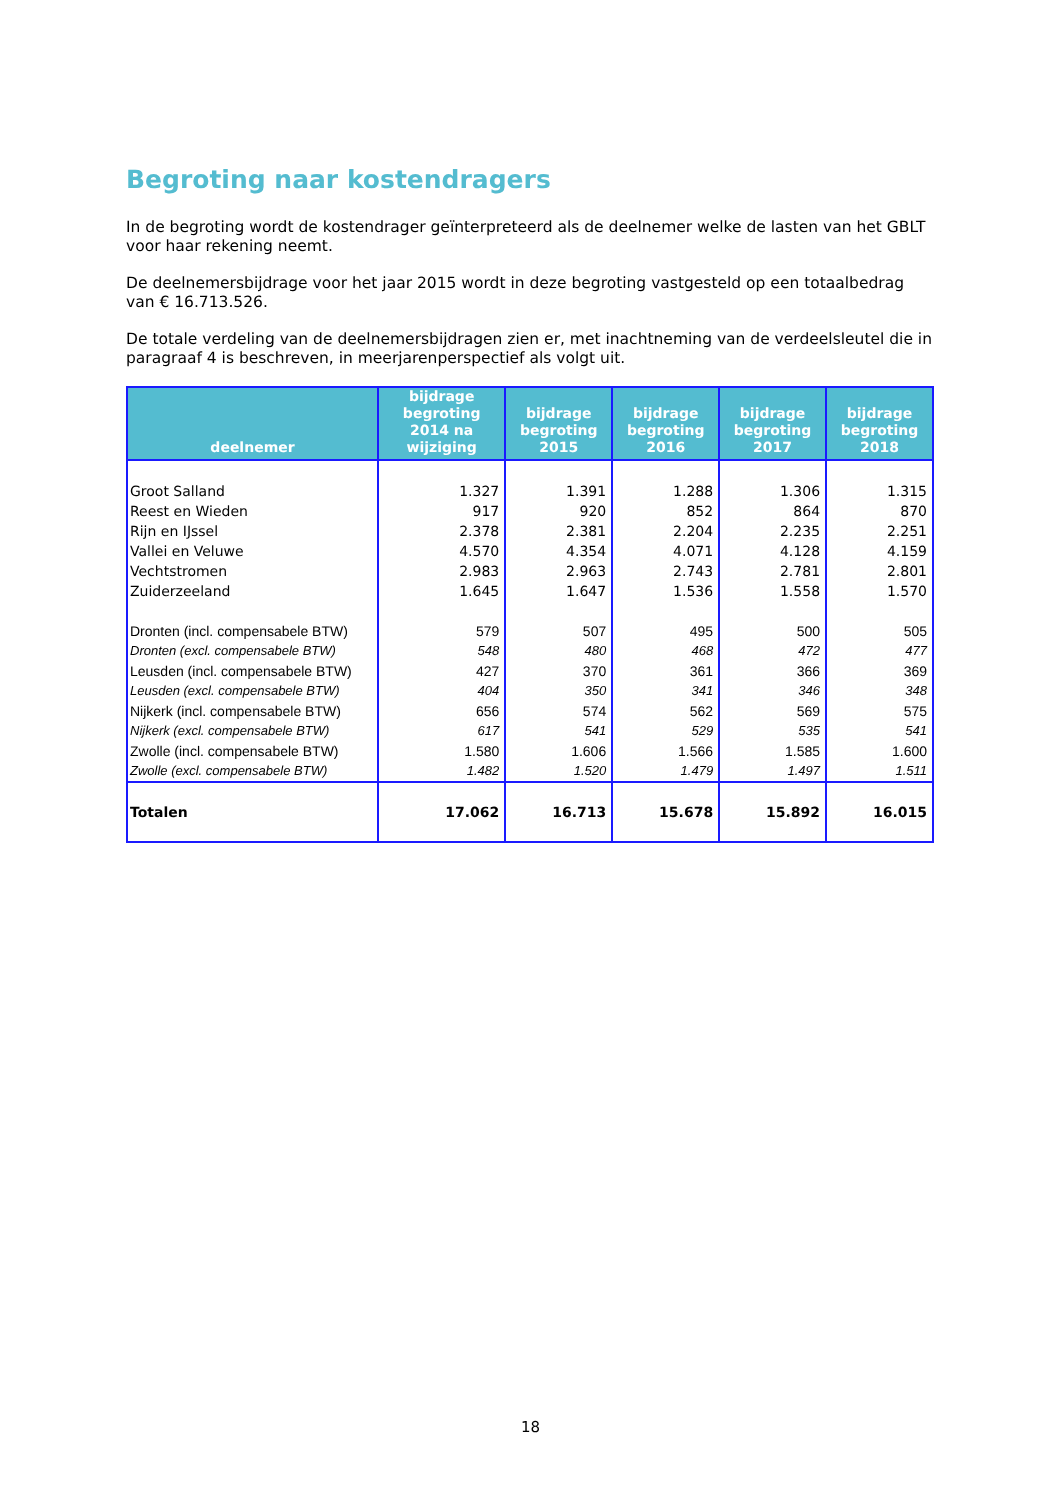Begroting naar kostendragers
In de begroting wordt de kostendrager geïnterpreteerd als de deelnemer welke de lasten van het GBLT voor haar rekening neemt.
De deelnemersbijdrage voor het jaar 2015 wordt in deze begroting vastgesteld op een totaalbedrag van € 16.713.526.
De totale verdeling van de deelnemersbijdragen zien er, met inachtneming van de verdeelsleutel die in paragraaf 4 is beschreven, in meerjarenperspectief als volgt uit.
| deelnemer | bijdrage begroting 2014 na wijziging | bijdrage begroting 2015 | bijdrage begroting 2016 | bijdrage begroting 2017 | bijdrage begroting 2018 |
| --- | --- | --- | --- | --- | --- |
| Groot Salland | 1.327 | 1.391 | 1.288 | 1.306 | 1.315 |
| Reest en Wieden | 917 | 920 | 852 | 864 | 870 |
| Rijn en IJssel | 2.378 | 2.381 | 2.204 | 2.235 | 2.251 |
| Vallei en Veluwe | 4.570 | 4.354 | 4.071 | 4.128 | 4.159 |
| Vechtstromen | 2.983 | 2.963 | 2.743 | 2.781 | 2.801 |
| Zuiderzeeland | 1.645 | 1.647 | 1.536 | 1.558 | 1.570 |
| Dronten (incl. compensabele BTW) | 579 | 507 | 495 | 500 | 505 |
| Dronten (excl. compensabele BTW) | 548 | 480 | 468 | 472 | 477 |
| Leusden (incl. compensabele BTW) | 427 | 370 | 361 | 366 | 369 |
| Leusden (excl. compensabele BTW) | 404 | 350 | 341 | 346 | 348 |
| Nijkerk (incl. compensabele BTW) | 656 | 574 | 562 | 569 | 575 |
| Nijkerk (excl. compensabele BTW) | 617 | 541 | 529 | 535 | 541 |
| Zwolle (incl. compensabele BTW) | 1.580 | 1.606 | 1.566 | 1.585 | 1.600 |
| Zwolle (excl. compensabele BTW) | 1.482 | 1.520 | 1.479 | 1.497 | 1.511 |
| Totalen | 17.062 | 16.713 | 15.678 | 15.892 | 16.015 |
18